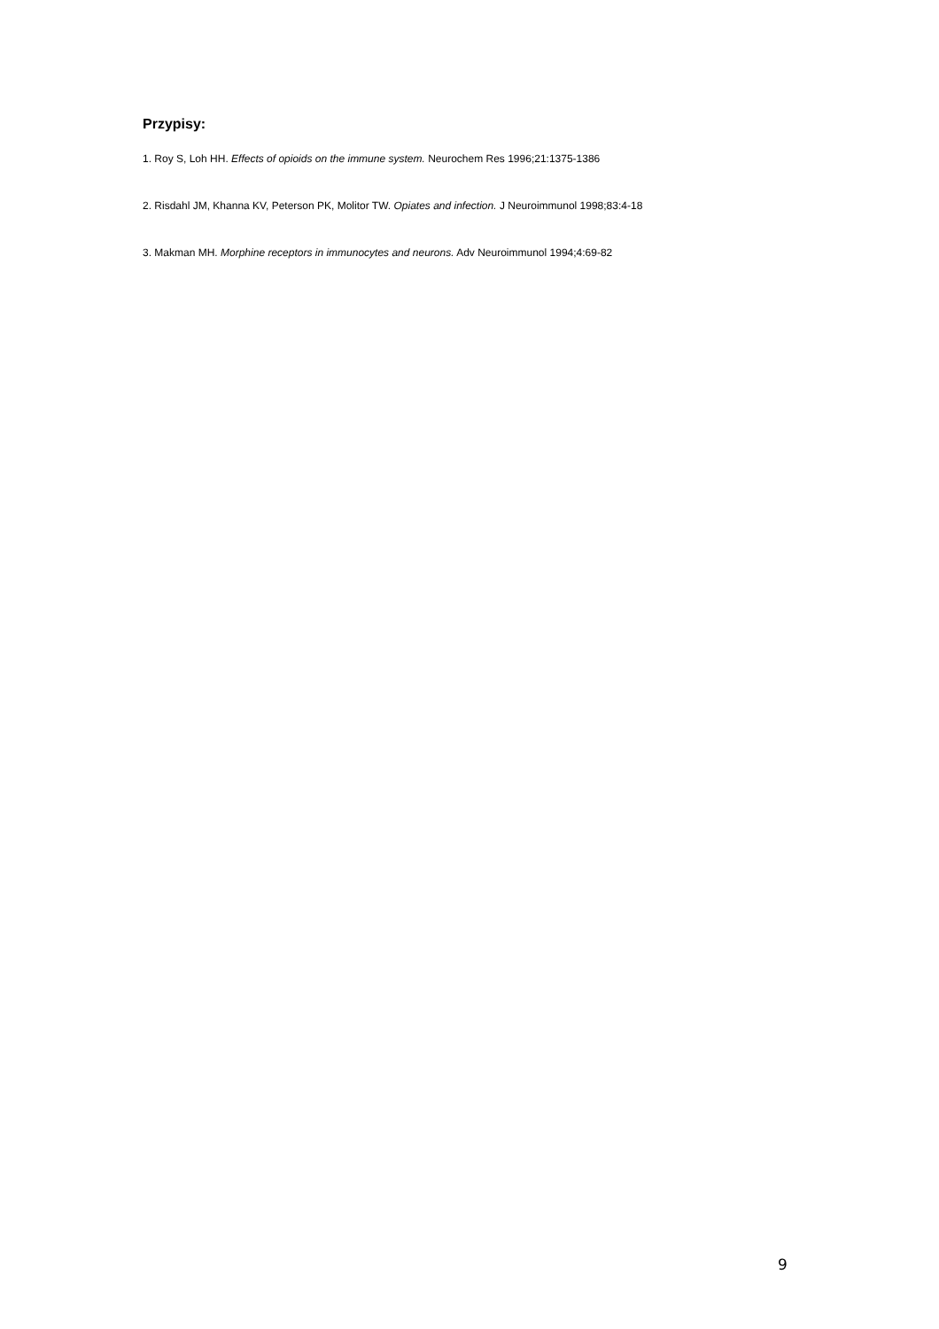Przypisy:
1. Roy S, Loh HH. Effects of opioids on the immune system. Neurochem Res 1996;21:1375-1386
2. Risdahl JM, Khanna KV, Peterson PK, Molitor TW. Opiates and infection. J Neuroimmunol 1998;83:4-18
3. Makman MH. Morphine receptors in immunocytes and neurons. Adv Neuroimmunol 1994;4:69-82
9